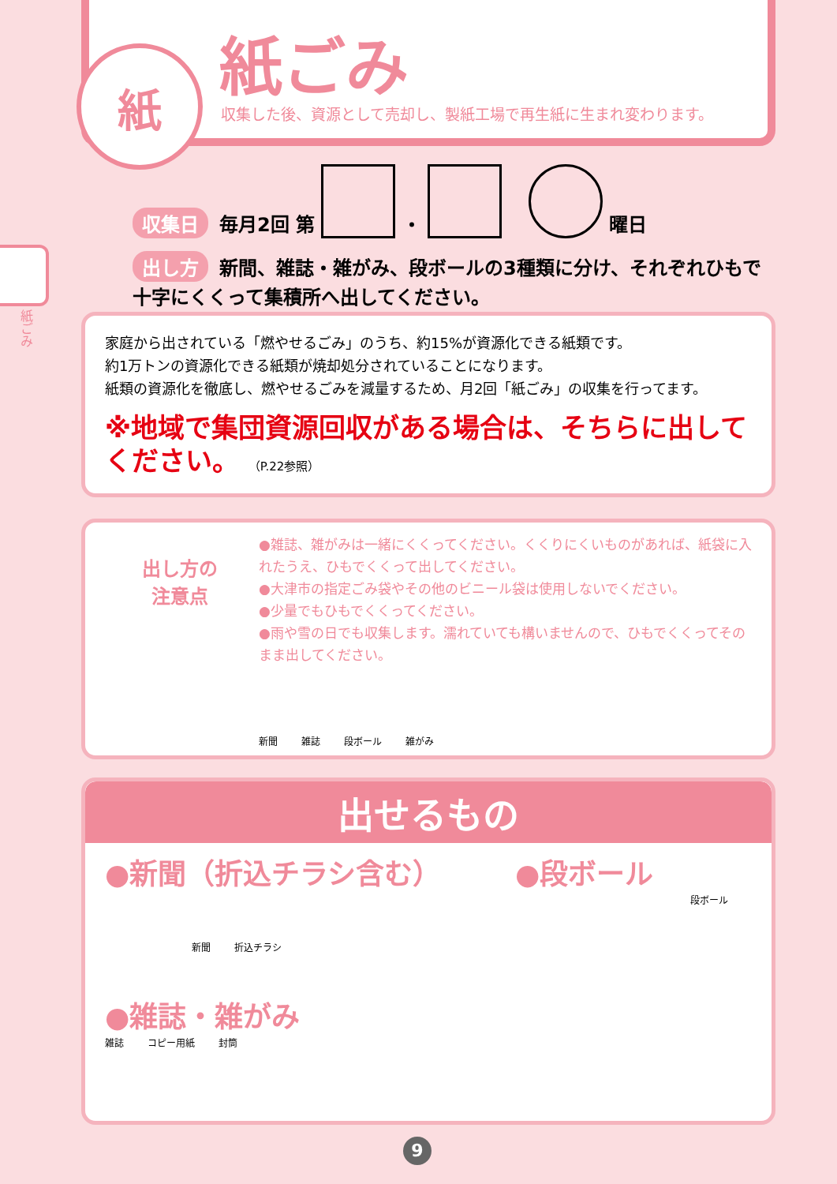紙 紙ごみ
収集した後、資源として売却し、製紙工場で再生紙に生まれ変わります。
紙ごみ
収集日 毎月2回 第 ・ 曜日
出し方 新間、雑誌・雑がみ、段ボールの3種類に分け、それぞれひもで十字にくくって集積所へ出してください。
家庭から出されている「燃やせるごみ」のうち、約15%が資源化できる紙類です。
約1万トンの資源化できる紙類が焼却処分されていることになります。
紙類の資源化を徹底し、燃やせるごみを減量するため、月2回「紙ごみ」の収集を行ってます。
※地域で集団資源回収がある場合は、そちらに出してください。 （P.22参照）
出し方の
注意点
●雑誌、雑がみは一緒にくくってください。くくりにくいものがあれば、紙袋に入れたうえ、ひもでくくって出してください。
●大津市の指定ごみ袋やその他のビニール袋は使用しないでください。
●少量でもひもでくくってください。
●雨や雪の日でも収集します。濡れていても構いませんので、ひもでくくってそのまま出してください。
新聞 雑誌 段ボール 雑がみ
出せるもの
●新聞（折込チラシ含む）
新聞 折込チラシ
●段ボール
段ボール
●雑誌・雑がみ
雑誌 コピー用紙 封筒
9